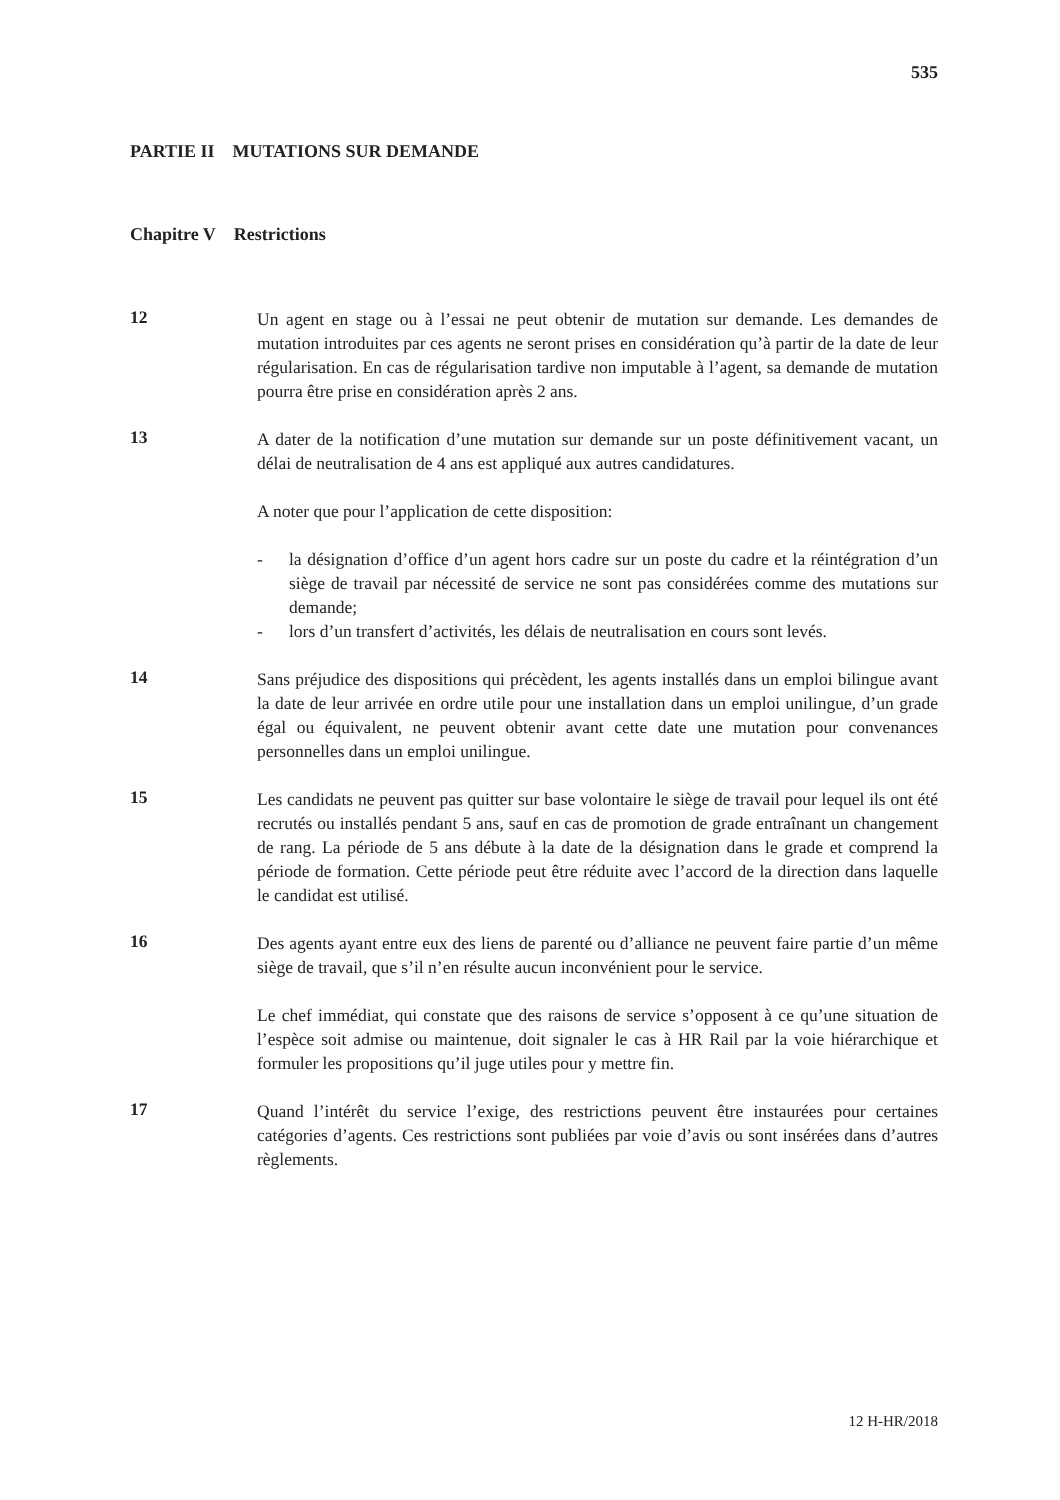535
PARTIE II MUTATIONS SUR DEMANDE
Chapitre V Restrictions
12
Un agent en stage ou à l’essai ne peut obtenir de mutation sur demande. Les demandes de mutation introduites par ces agents ne seront prises en considération qu’à partir de la date de leur régularisation. En cas de régularisation tardive non imputable à l’agent, sa demande de mutation pourra être prise en considération après 2 ans.
13
A dater de la notification d’une mutation sur demande sur un poste définitivement vacant, un délai de neutralisation de 4 ans est appliqué aux autres candidatures.
A noter que pour l’application de cette disposition:
- la désignation d’office d’un agent hors cadre sur un poste du cadre et la réintégration d’un siège de travail par nécessité de service ne sont pas considérées comme des mutations sur demande;
- lors d’un transfert d’activités, les délais de neutralisation en cours sont levés.
14
Sans préjudice des dispositions qui précèdent, les agents installés dans un emploi bilingue avant la date de leur arrivée en ordre utile pour une installation dans un emploi unilingue, d’un grade égal ou équivalent, ne peuvent obtenir avant cette date une mutation pour convenances personnelles dans un emploi unilingue.
15
Les candidats ne peuvent pas quitter sur base volontaire le siège de travail pour lequel ils ont été recrutés ou installés pendant 5 ans, sauf en cas de promotion de grade entraînant un changement de rang. La période de 5 ans débute à la date de la désignation dans le grade et comprend la période de formation. Cette période peut être réduite avec l’accord de la direction dans laquelle le candidat est utilisé.
16
Des agents ayant entre eux des liens de parenté ou d’alliance ne peuvent faire partie d’un même siège de travail, que s’il n’en résulte aucun inconvénient pour le service.
Le chef immédiat, qui constate que des raisons de service s’opposent à ce qu’une situation de l’espèce soit admise ou maintenue, doit signaler le cas à HR Rail par la voie hiérarchique et formuler les propositions qu’il juge utiles pour y mettre fin.
17
Quand l’intérêt du service l’exige, des restrictions peuvent être instaurées pour certaines catégories d’agents. Ces restrictions sont publiées par voie d’avis ou sont insérées dans d’autres règlements.
12 H-HR/2018